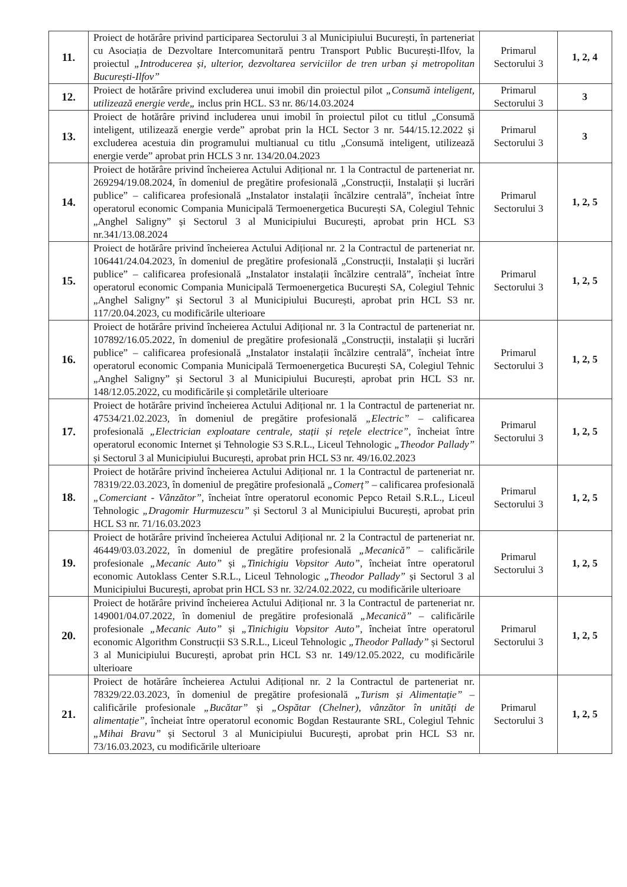| 11. | Proiect de hotărâre privind participarea Sectorului 3 al Municipiului București, în parteneriat cu Asociația de Dezvoltare Intercomunitară pentru Transport Public București-Ilfov, la proiectul „Introducerea și, ulterior, dezvoltarea serviciilor de tren urban și metropolitan București-Ilfov” | Primarul Sectorului 3 | 1, 2, 4 |
| 12. | Proiect de hotărâre privind excluderea unui imobil din proiectul pilot „Consumă inteligent, utilizează energie verde„ inclus prin HCL. S3 nr. 86/14.03.2024 | Primarul Sectorului 3 | 3 |
| 13. | Proiect de hotărâre privind includerea unui imobil în proiectul pilot cu titlul „Consumă inteligent, utilizează energie verde” aprobat prin la HCL Sector 3 nr. 544/15.12.2022 și excluderea acestuia din programului multianual cu titlu „Consumă inteligent, utilizează energie verde” aprobat prin HCLS 3 nr. 134/20.04.2023 | Primarul Sectorului 3 | 3 |
| 14. | Proiect de hotărâre privind încheierea Actului Adițional nr. 1 la Contractul de parteneriat nr. 269294/19.08.2024, în domeniul de pregătire profesională „Construcții, Instalații și lucrări publice” – calificarea profesională „Instalator instalații încălzire centrală”, încheiat între operatorul economic Compania Municipală Termoenergetica București SA, Colegiul Tehnic „Anghel Saligny” și Sectorul 3 al Municipiului București, aprobat prin HCL S3 nr.341/13.08.2024 | Primarul Sectorului 3 | 1, 2, 5 |
| 15. | Proiect de hotărâre privind încheierea Actului Adițional nr. 2 la Contractul de parteneriat nr. 106441/24.04.2023, în domeniul de pregătire profesională „Construcții, Instalații și lucrări publice” – calificarea profesională „Instalator instalații încălzire centrală”, încheiat între operatorul economic Compania Municipală Termoenergetica București SA, Colegiul Tehnic „Anghel Saligny” și Sectorul 3 al Municipiului București, aprobat prin HCL S3 nr. 117/20.04.2023, cu modificările ulterioare | Primarul Sectorului 3 | 1, 2, 5 |
| 16. | Proiect de hotărâre privind încheierea Actului Adițional nr. 3 la Contractul de parteneriat nr. 107892/16.05.2022, în domeniul de pregătire profesională „Construcții, instalații și lucrări publice” – calificarea profesională „Instalator instalații încălzire centrală”, încheiat între operatorul economic Compania Municipală Termoenergetica București SA, Colegiul Tehnic „Anghel Saligny” și Sectorul 3 al Municipiului București, aprobat prin HCL S3 nr. 148/12.05.2022, cu modificările și completările ulterioare | Primarul Sectorului 3 | 1, 2, 5 |
| 17. | Proiect de hotărâre privind încheierea Actului Adițional nr. 1 la Contractul de parteneriat nr. 47534/21.02.2023, în domeniul de pregătire profesională „Electric” – calificarea profesională „Electrician exploatare centrale, stații și rețele electrice” , încheiat între operatorul economic Internet și Tehnologie S3 S.R.L., Liceul Tehnologic „Theodor Pallady” și Sectorul 3 al Municipiului București, aprobat prin HCL S3 nr. 49/16.02.2023 | Primarul Sectorului 3 | 1, 2, 5 |
| 18. | Proiect de hotărâre privind încheierea Actului Adițional nr. 1 la Contractul de parteneriat nr. 78319/22.03.2023, în domeniul de pregătire profesională „Comerț” – calificarea profesională „Comerciant - Vânzător” , încheiat între operatorul economic Pepco Retail S.R.L., Liceul Tehnologic „Dragomir Hurmuzescu” și Sectorul 3 al Municipiului București, aprobat prin HCL S3 nr. 71/16.03.2023 | Primarul Sectorului 3 | 1, 2, 5 |
| 19. | Proiect de hotărâre privind încheierea Actului Adițional nr. 2 la Contractul de parteneriat nr. 46449/03.03.2022, în domeniul de pregătire profesională „Mecanică” – calificările profesionale „Mecanic Auto” și „Tinichigiu Vopsitor Auto” , încheiat între operatorul economic Autoklass Center S.R.L., Liceul Tehnologic „Theodor Pallady” și Sectorul 3 al Municipiului București, aprobat prin HCL S3 nr. 32/24.02.2022, cu modificările ulterioare | Primarul Sectorului 3 | 1, 2, 5 |
| 20. | Proiect de hotărâre privind încheierea Actului Adițional nr. 3 la Contractul de parteneriat nr. 149001/04.07.2022, în domeniul de pregătire profesională „Mecanică” – calificările profesionale „Mecanic Auto” și „Tinichigiu Vopsitor Auto” , încheiat între operatorul economic Algorithm Construcții S3 S.R.L., Liceul Tehnologic „Theodor Pallady” și Sectorul 3 al Municipiului București, aprobat prin HCL S3 nr. 149/12.05.2022, cu modificările ulterioare | Primarul Sectorului 3 | 1, 2, 5 |
| 21. | Proiect de hotărâre încheierea Actului Adițional nr. 2 la Contractul de parteneriat nr. 78329/22.03.2023, în domeniul de pregătire profesională „Turism și Alimentație” – calificările profesionale „Bucătar” și „Ospătar (Chelner), vânzător în unități de alimentație” , încheiat între operatorul economic Bogdan Restaurante SRL, Colegiul Tehnic „Mihai Bravu” și Sectorul 3 al Municipiului București, aprobat prin HCL S3 nr. 73/16.03.2023, cu modificările ulterioare | Primarul Sectorului 3 | 1, 2, 5 |